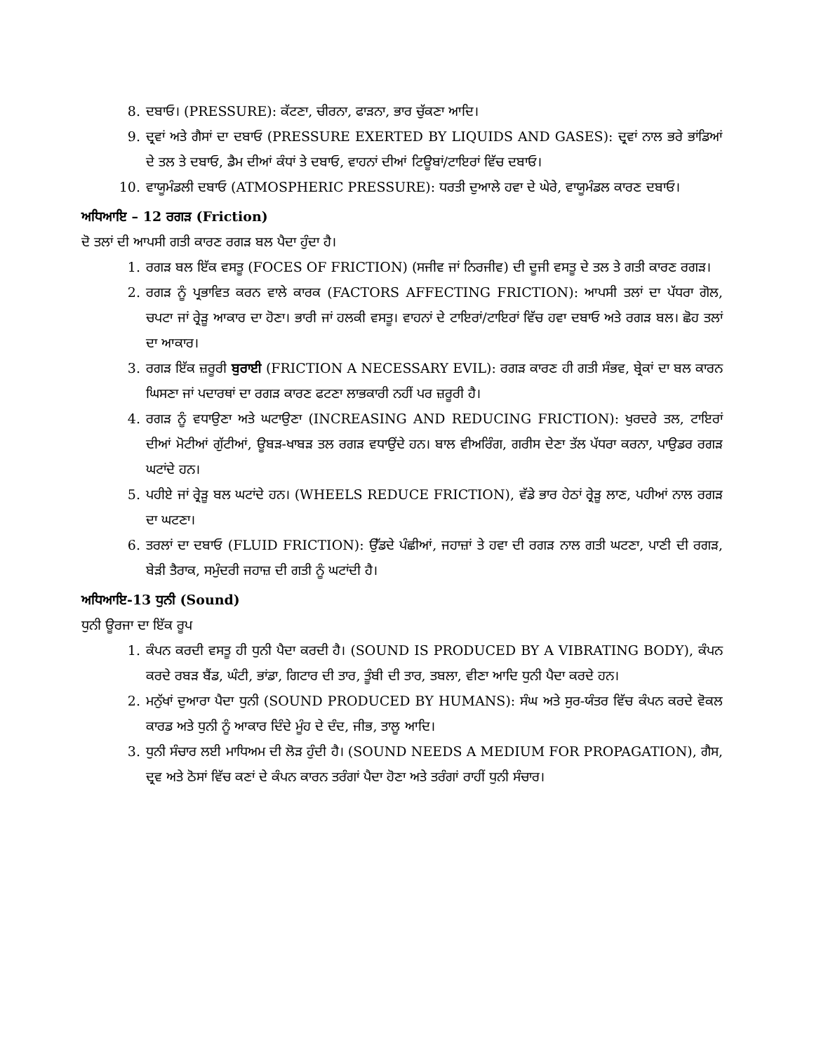8. ਦਬਾਓ। (PRESSURE): ਕੱਟਣਾ, ਚੀਰਨਾ, ਫਾੜਨਾ, ਭਾਰ ਚੁੱਕਣਾ ਆਦਿ।
9. ਦ੍ਰਵਾਂ ਅਤੇ ਗੈਸਾਂ ਦਾ ਦਬਾਓ (PRESSURE EXERTED BY LIQUIDS AND GASES): ਦ੍ਰਵਾਂ ਨਾਲ ਭਰੇ ਭਾਂਡਿਆਂ ਦੇ ਤਲ ਤੇ ਦਬਾਓ, ਡੈਮ ਦੀਆਂ ਕੰਧਾਂ ਤੇ ਦਬਾਓ, ਵਾਹਨਾਂ ਦੀਆਂ ਟਿਊਬਾਂ/ਟਾਇਰਾਂ ਵਿੱਚ ਦਬਾਓ।
10. ਵਾਯੂਮੰਡਲੀ ਦਬਾਓ (ATMOSPHERIC PRESSURE): ਧਰਤੀ ਦੁਆਲੇ ਹਵਾ ਦੇ ਘੇਰੇ, ਵਾਯੂਮੰਡਲ ਕਾਰਣ ਦਬਾਓ।
ਅਧਿਆਇ – 12 ਰਗੜ (Friction)
ਦੋ ਤਲਾਂ ਦੀ ਆਪਸੀ ਗਤੀ ਕਾਰਣ ਰਗੜ ਬਲ ਪੈਦਾ ਹੁੰਦਾ ਹੈ।
1. ਰਗੜ ਬਲ ਇੱਕ ਵਸਤੂ (FOCES OF FRICTION) (ਸਜੀਵ ਜਾਂ ਨਿਰਜੀਵ) ਦੀ ਦੂਜੀ ਵਸਤੂ ਦੇ ਤਲ ਤੇ ਗਤੀ ਕਾਰਣ ਰਗੜ।
2. ਰਗੜ ਨੂੰ ਪ੍ਰਭਾਵਿਤ ਕਰਨ ਵਾਲੇ ਕਾਰਕ (FACTORS AFFECTING FRICTION): ਆਪਸੀ ਤਲਾਂ ਦਾ ਪੱਧਰਾ ਗੋਲ, ਚਪਟਾ ਜਾਂ ਰ੍ਰੇੜੂ ਆਕਾਰ ਦਾ ਹੋਣਾ। ਭਾਰੀ ਜਾਂ ਹਲਕੀ ਵਸਤੂ। ਵਾਹਨਾਂ ਦੇ ਟਾਇਰਾਂ/ਟਾਇਰਾਂ ਵਿੱਚ ਹਵਾ ਦਬਾਓ ਅਤੇ ਰਗੜ ਬਲ। ਛੋਹ ਤਲਾਂ ਦਾ ਆਕਾਰ।
3. ਰਗੜ ਇੱਕ ਜ਼ਰੂਰੀ ਬੁਰਾਈ (FRICTION A NECESSARY EVIL): ਰਗੜ ਕਾਰਣ ਹੀ ਗਤੀ ਸੰਭਵ, ਬ੍ਰੇਕਾਂ ਦਾ ਬਲ ਕਾਰਨ ਘਿਸਣਾ ਜਾਂ ਪਦਾਰਥਾਂ ਦਾ ਰਗੜ ਕਾਰਣ ਫਟਣਾ ਲਾਭਕਾਰੀ ਨਹੀਂ ਪਰ ਜ਼ਰੂਰੀ ਹੈ।
4. ਰਗੜ ਨੂੰ ਵਧਾਉਣਾ ਅਤੇ ਘਟਾਉਣਾ (INCREASING AND REDUCING FRICTION): ਖੁਰਦਰੇ ਤਲ, ਟਾਇਰਾਂ ਦੀਆਂ ਮੋਟੀਆਂ ਗੁੱਟੀਆਂ, ਊਬੜ-ਖਾਬੜ ਤਲ ਰਗੜ ਵਧਾਉਂਦੇ ਹਨ। ਬਾਲ ਵੀਅਰਿੰਗ, ਗਰੀਸ ਦੇਣਾ ਤੱਲ ਪੱਧਰਾ ਕਰਨਾ, ਪਾਉਡਰ ਰਗੜ ਘਟਾਂਦੇ ਹਨ।
5. ਪਹੀਏ ਜਾਂ ਰ੍ਰੇੜੂ ਬਲ ਘਟਾਂਦੇ ਹਨ। (WHEELS REDUCE FRICTION), ਵੱਡੇ ਭਾਰ ਹੇਠਾਂ ਰ੍ਰੇੜੂ ਲਾਣ, ਪਹੀਆਂ ਨਾਲ ਰਗੜ ਦਾ ਘਟਣਾ।
6. ਤਰਲਾਂ ਦਾ ਦਬਾਓ (FLUID FRICTION): ਉੱਡਦੇ ਪੰਛੀਆਂ, ਜਹਾਜ਼ਾਂ ਤੇ ਹਵਾ ਦੀ ਰਗੜ ਨਾਲ ਗਤੀ ਘਟਣਾ, ਪਾਣੀ ਦੀ ਰਗੜ, ਬੇੜੀ ਤੈਰਾਕ, ਸਮੁੰਦਰੀ ਜਹਾਜ਼ ਦੀ ਗਤੀ ਨੂੰ ਘਟਾਂਦੀ ਹੈ।
ਅਧਿਆਇ-13 ਧੁਨੀ (Sound)
ਧੁਨੀ ਊਰਜਾ ਦਾ ਇੱਕ ਰੂਪ
1. ਕੰਪਨ ਕਰਦੀ ਵਸਤੂ ਹੀ ਧੁਨੀ ਪੈਦਾ ਕਰਦੀ ਹੈ। (SOUND IS PRODUCED BY A VIBRATING BODY), ਕੰਪਨ ਕਰਦੇ ਰਬੜ ਬੈਂਡ, ਘੰਟੀ, ਭਾਂਡਾ, ਗਿਟਾਰ ਦੀ ਤਾਰ, ਤੂੰਬੀ ਦੀ ਤਾਰ, ਤਬਲਾ, ਵੀਣਾ ਆਦਿ ਧੁਨੀ ਪੈਦਾ ਕਰਦੇ ਹਨ।
2. ਮਨੁੱਖਾਂ ਦੁਆਰਾ ਪੈਦਾ ਧੁਨੀ (SOUND PRODUCED BY HUMANS): ਸੰਘ ਅਤੇ ਸੁਰ-ਯੰਤਰ ਵਿੱਚ ਕੰਪਨ ਕਰਦੇ ਵੋਕਲ ਕਾਰਡ ਅਤੇ ਧੁਨੀ ਨੂੰ ਆਕਾਰ ਦਿੰਦੇ ਮੂੰਹ ਦੇ ਦੰਦ, ਜੀਭ, ਤਾਲੂ ਆਦਿ।
3. ਧੁਨੀ ਸੰਚਾਰ ਲਈ ਮਾਧਿਅਮ ਦੀ ਲੋੜ ਹੁੰਦੀ ਹੈ। (SOUND NEEDS A MEDIUM FOR PROPAGATION), ਗੈਸ, ਦ੍ਰਵ ਅਤੇ ਠੋਸਾਂ ਵਿੱਚ ਕਣਾਂ ਦੇ ਕੰਪਨ ਕਾਰਨ ਤਰੰਗਾਂ ਪੈਦਾ ਹੋਣਾ ਅਤੇ ਤਰੰਗਾਂ ਰਾਹੀਂ ਧੁਨੀ ਸੰਚਾਰ।